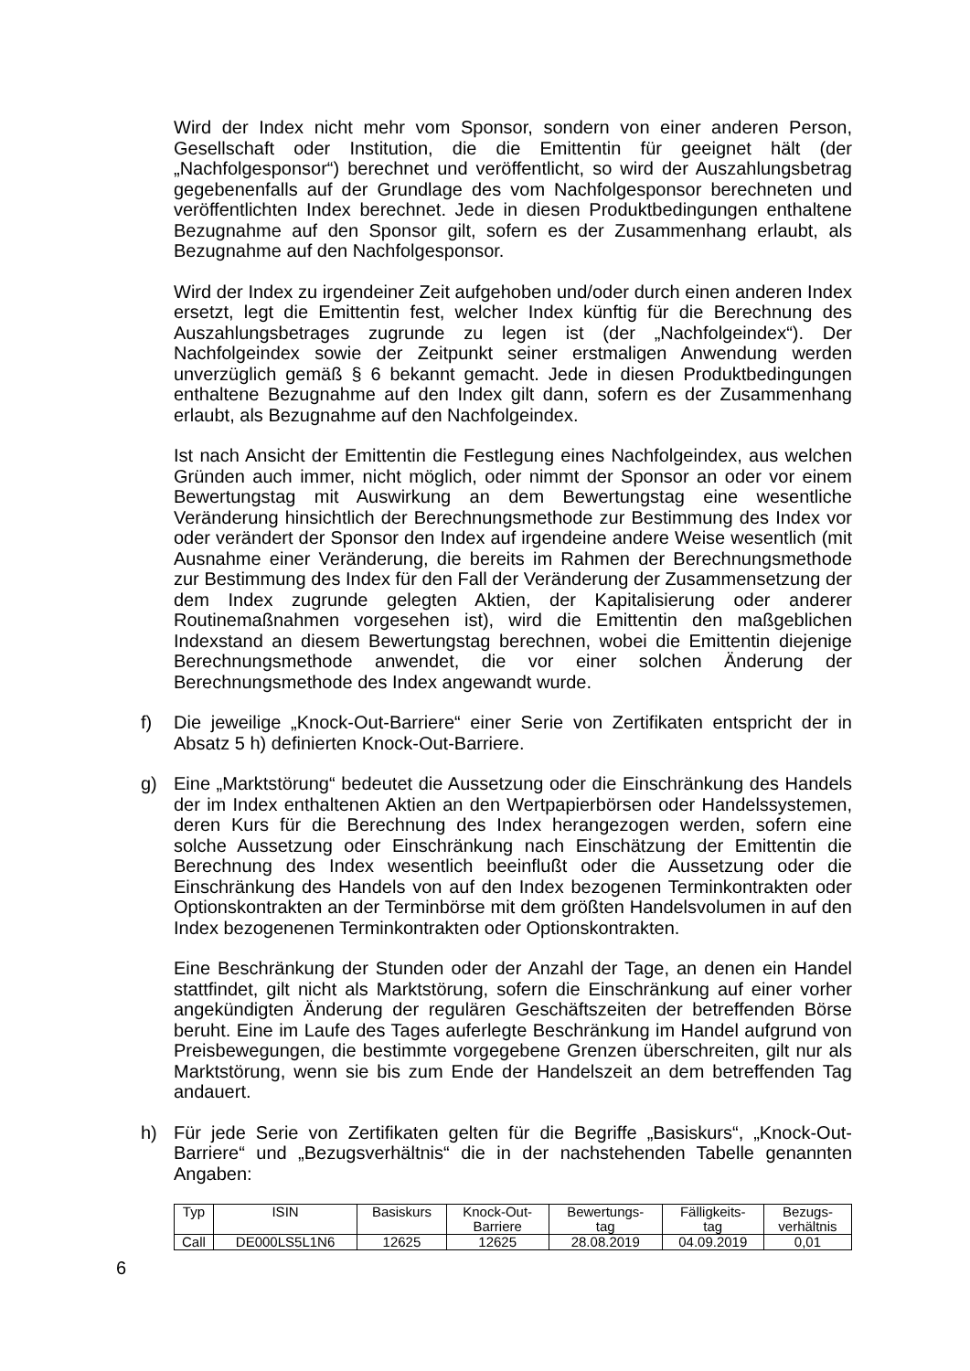Wird der Index nicht mehr vom Sponsor, sondern von einer anderen Person, Gesellschaft oder Institution, die die Emittentin für geeignet hält (der „Nachfolgesponsor“) berechnet und veröffentlicht, so wird der Auszahlungsbetrag gegebenenfalls auf der Grundlage des vom Nachfolgesponsor berechneten und veröffentlichten Index berechnet. Jede in diesen Produktbedingungen enthaltene Bezugnahme auf den Sponsor gilt, sofern es der Zusammenhang erlaubt, als Bezugnahme auf den Nachfolgesponsor.
Wird der Index zu irgendeiner Zeit aufgehoben und/oder durch einen anderen Index ersetzt, legt die Emittentin fest, welcher Index künftig für die Berechnung des Auszahlungsbetrages zugrunde zu legen ist (der „Nachfolgeindex“). Der Nachfolgeindex sowie der Zeitpunkt seiner erstmaligen Anwendung werden unverzüglich gemäß § 6 bekannt gemacht. Jede in diesen Produktbedingungen enthaltene Bezugnahme auf den Index gilt dann, sofern es der Zusammenhang erlaubt, als Bezugnahme auf den Nachfolgeindex.
Ist nach Ansicht der Emittentin die Festlegung eines Nachfolgeindex, aus welchen Gründen auch immer, nicht möglich, oder nimmt der Sponsor an oder vor einem Bewertungstag mit Auswirkung an dem Bewertungstag eine wesentliche Veränderung hinsichtlich der Berechnungsmethode zur Bestimmung des Index vor oder verändert der Sponsor den Index auf irgendeine andere Weise wesentlich (mit Ausnahme einer Veränderung, die bereits im Rahmen der Berechnungsmethode zur Bestimmung des Index für den Fall der Veränderung der Zusammensetzung der dem Index zugrunde gelegten Aktien, der Kapitalisierung oder anderer Routinemaßnahmen vorgesehen ist), wird die Emittentin den maßgeblichen Indexstand an diesem Bewertungstag berechnen, wobei die Emittentin diejenige Berechnungsmethode anwendet, die vor einer solchen Änderung der Berechnungsmethode des Index angewandt wurde.
f) Die jeweilige „Knock-Out-Barriere“ einer Serie von Zertifikaten entspricht der in Absatz 5 h) definierten Knock-Out-Barriere.
g) Eine „Marktstörung“ bedeutet die Aussetzung oder die Einschränkung des Handels der im Index enthaltenen Aktien an den Wertpapierbörsen oder Handelssystemen, deren Kurs für die Berechnung des Index herangezogen werden, sofern eine solche Aussetzung oder Einschränkung nach Einschätzung der Emittentin die Berechnung des Index wesentlich beeinflußt oder die Aussetzung oder die Einschränkung des Handels von auf den Index bezogenen Terminkontrakten oder Optionskontrakten an der Terminbörse mit dem größten Handelsvolumen in auf den Index bezogenenen Terminkontrakten oder Optionskontrakten.
Eine Beschränkung der Stunden oder der Anzahl der Tage, an denen ein Handel stattfindet, gilt nicht als Marktstörung, sofern die Einschränkung auf einer vorher angekündigten Änderung der regulären Geschäftszeiten der betreffenden Börse beruht. Eine im Laufe des Tages auferlegte Beschränkung im Handel aufgrund von Preisbewegungen, die bestimmte vorgegebene Grenzen überschreiten, gilt nur als Marktstörung, wenn sie bis zum Ende der Handelszeit an dem betreffenden Tag andauert.
h) Für jede Serie von Zertifikaten gelten für die Begriffe „Basiskurs“, „Knock-Out-Barriere“ und „Bezugsverhältnis“ die in der nachstehenden Tabelle genannten Angaben:
| Typ | ISIN | Basiskurs | Knock-Out- Barriere | Bewertungs- tag | Fälligkeits- tag | Bezugs- verhältnis |
| --- | --- | --- | --- | --- | --- | --- |
| Call | DE000LS5L1N6 | 12625 | 12625 | 28.08.2019 | 04.09.2019 | 0,01 |
6